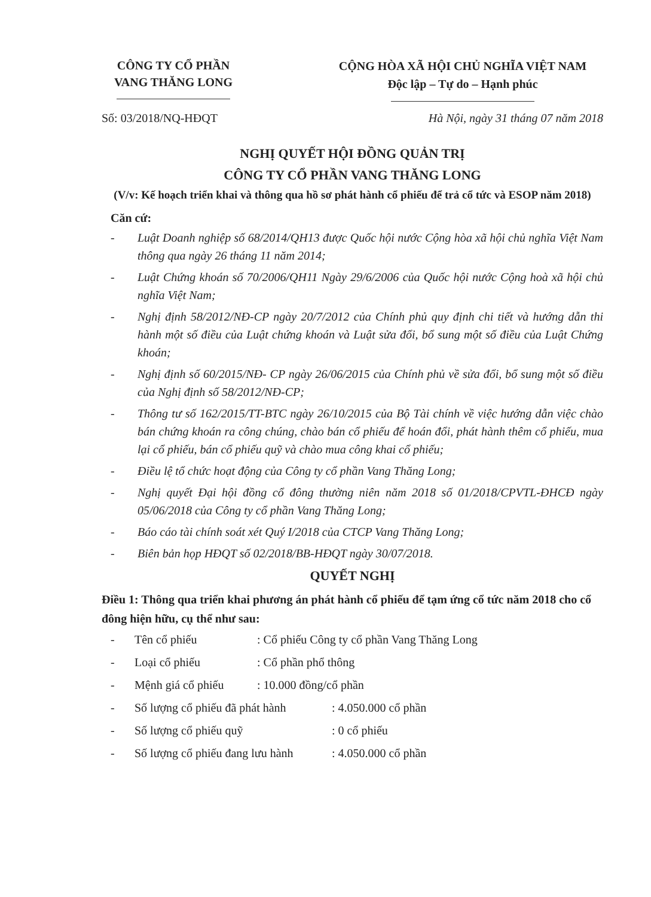CÔNG TY CỔ PHẦN
VANG THĂNG LONG
CỘNG HÒA XÃ HỘI CHỦ NGHĨA VIỆT NAM
Độc lập – Tự do – Hạnh phúc
Số: 03/2018/NQ-HĐQT Hà Nội, ngày 31 tháng 07 năm 2018
NGHỊ QUYẾT HỘI ĐỒNG QUẢN TRỊ
CÔNG TY CỔ PHẦN VANG THĂNG LONG
(V/v: Kế hoạch triển khai và thông qua hồ sơ phát hành cổ phiếu để trả cổ tức và ESOP năm 2018)
Căn cứ:
- Luật Doanh nghiệp số 68/2014/QH13 được Quốc hội nước Cộng hòa xã hội chủ nghĩa Việt Nam thông qua ngày 26 tháng 11 năm 2014;
- Luật Chứng khoán số 70/2006/QH11 Ngày 29/6/2006 của Quốc hội nước Cộng hoà xã hội chủ nghĩa Việt Nam;
- Nghị định 58/2012/NĐ-CP ngày 20/7/2012 của Chính phủ quy định chi tiết và hướng dẫn thi hành một số điều của Luật chứng khoán và Luật sửa đổi, bổ sung một số điều của Luật Chứng khoán;
- Nghị định số 60/2015/NĐ- CP ngày 26/06/2015 của Chính phủ về sửa đổi, bổ sung một số điều của Nghị định số 58/2012/NĐ-CP;
- Thông tư số 162/2015/TT-BTC ngày 26/10/2015 của Bộ Tài chính về việc hướng dẫn việc chào bán chứng khoán ra công chúng, chào bán cổ phiếu để hoán đổi, phát hành thêm cổ phiếu, mua lại cổ phiếu, bán cổ phiếu quỹ và chào mua công khai cổ phiếu;
- Điều lệ tổ chức hoạt động của Công ty cổ phần Vang Thăng Long;
- Nghị quyết Đại hội đồng cổ đông thường niên năm 2018 số 01/2018/CPVTL-ĐHCĐ ngày 05/06/2018 của Công ty cổ phần Vang Thăng Long;
- Báo cáo tài chính soát xét Quý I/2018 của CTCP Vang Thăng Long;
- Biên bản họp HĐQT số 02/2018/BB-HĐQT ngày 30/07/2018.
QUYẾT NGHỊ
Điều 1: Thông qua triển khai phương án phát hành cổ phiếu để tạm ứng cổ tức năm 2018 cho cổ đông hiện hữu, cụ thể như sau:
- Tên cổ phiếu: Cổ phiếu Công ty cổ phần Vang Thăng Long
- Loại cổ phiếu: Cổ phần phổ thông
- Mệnh giá cổ phiếu: 10.000 đồng/cổ phần
- Số lượng cổ phiếu đã phát hành: 4.050.000 cổ phần
- Số lượng cổ phiếu quỹ: 0 cổ phiếu
- Số lượng cổ phiếu đang lưu hành: 4.050.000 cổ phần